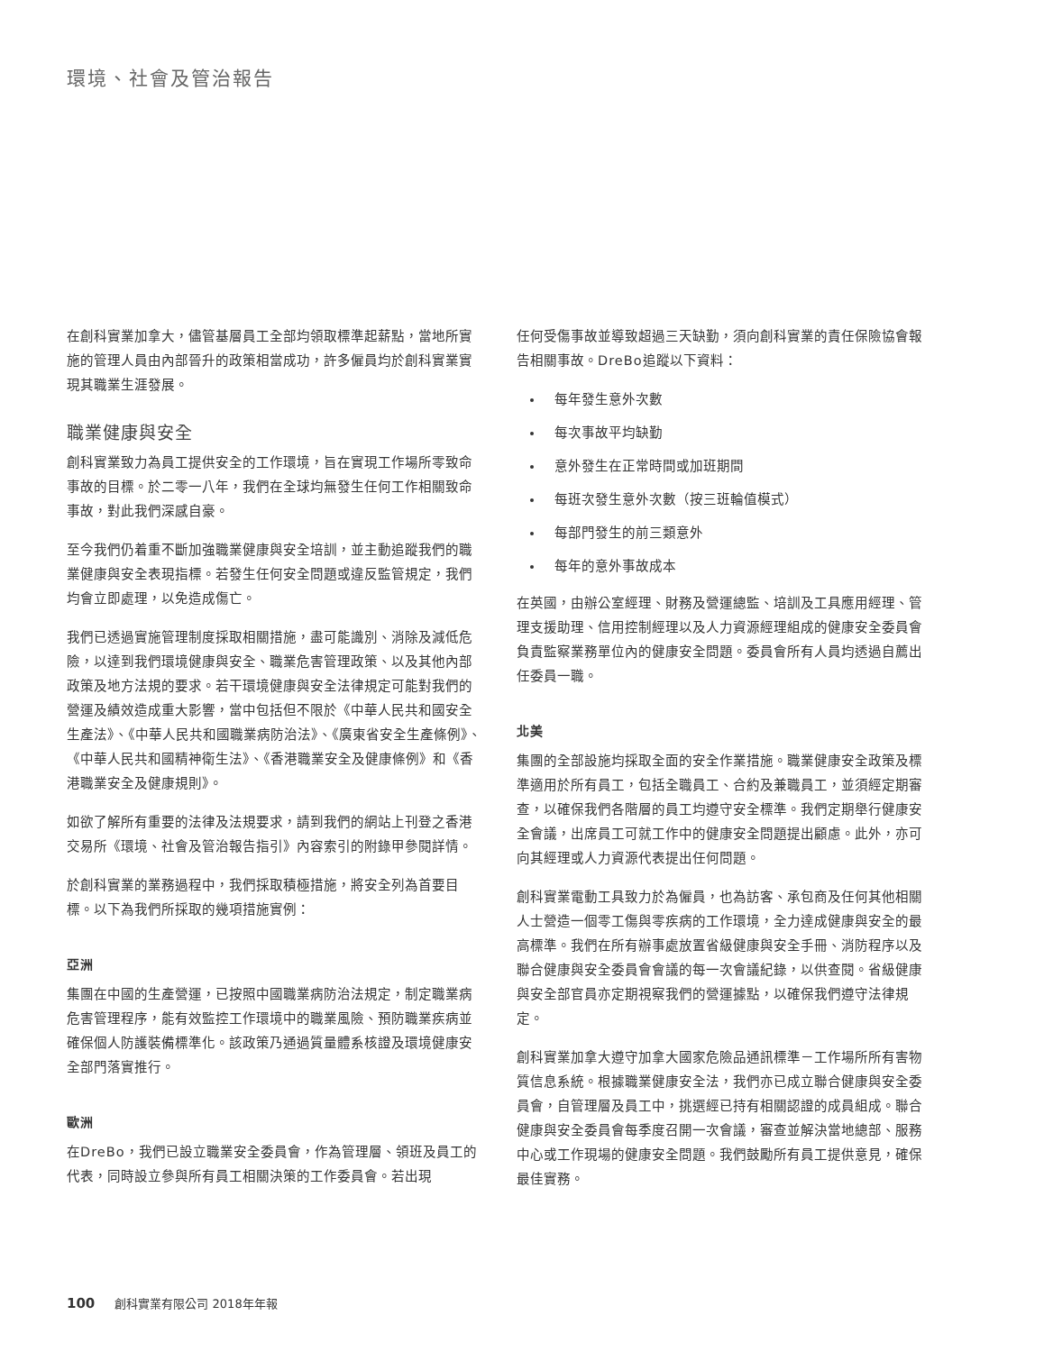環境、社會及管治報告
在創科實業加拿大，儘管基層員工全部均領取標準起薪點，當地所實施的管理人員由內部晉升的政策相當成功，許多僱員均於創科實業實現其職業生涯發展。
職業健康與安全
創科實業致力為員工提供安全的工作環境，旨在實現工作場所零致命事故的目標。於二零一八年，我們在全球均無發生任何工作相關致命事故，對此我們深感自豪。
至今我們仍着重不斷加強職業健康與安全培訓，並主動追蹤我們的職業健康與安全表現指標。若發生任何安全問題或違反監管規定，我們均會立即處理，以免造成傷亡。
我們已透過實施管理制度採取相關措施，盡可能識別、消除及減低危險，以達到我們環境健康與安全、職業危害管理政策、以及其他內部政策及地方法規的要求。若干環境健康與安全法律規定可能對我們的營運及績效造成重大影響，當中包括但不限於《中華人民共和國安全生產法》、《中華人民共和國職業病防治法》、《廣東省安全生產條例》、《中華人民共和國精神衛生法》、《香港職業安全及健康條例》和《香港職業安全及健康規則》。
如欲了解所有重要的法律及法規要求，請到我們的網站上刊登之香港交易所《環境、社會及管治報告指引》內容索引的附錄甲參閱詳情。
於創科實業的業務過程中，我們採取積極措施，將安全列為首要目標。以下為我們所採取的幾項措施實例：
亞洲
集團在中國的生產營運，已按照中國職業病防治法規定，制定職業病危害管理程序，能有效監控工作環境中的職業風險、預防職業疾病並確保個人防護裝備標準化。該政策乃通過質量體系核證及環境健康安全部門落實推行。
歐洲
在DreBo，我們已設立職業安全委員會，作為管理層、領班及員工的代表，同時設立參與所有員工相關決策的工作委員會。若出現
任何受傷事故並導致超過三天缺勤，須向創科實業的責任保險協會報告相關事故。DreBo追蹤以下資料：
每年發生意外次數
每次事故平均缺勤
意外發生在正常時間或加班期間
每班次發生意外次數（按三班輪值模式）
每部門發生的前三類意外
每年的意外事故成本
在英國，由辦公室經理、財務及營運總監、培訓及工具應用經理、管理支援助理、信用控制經理以及人力資源經理組成的健康安全委員會負責監察業務單位內的健康安全問題。委員會所有人員均透過自薦出任委員一職。
北美
集團的全部設施均採取全面的安全作業措施。職業健康安全政策及標準適用於所有員工，包括全職員工、合約及兼職員工，並須經定期審查，以確保我們各階層的員工均遵守安全標準。我們定期舉行健康安全會議，出席員工可就工作中的健康安全問題提出顧慮。此外，亦可向其經理或人力資源代表提出任何問題。
創科實業電動工具致力於為僱員，也為訪客、承包商及任何其他相關人士營造一個零工傷與零疾病的工作環境，全力達成健康與安全的最高標準。我們在所有辦事處放置省級健康與安全手冊、消防程序以及聯合健康與安全委員會會議的每一次會議紀錄，以供查閱。省級健康與安全部官員亦定期視察我們的營運據點，以確保我們遵守法律規定。
創科實業加拿大遵守加拿大國家危險品通訊標準－工作場所所有害物質信息系統。根據職業健康安全法，我們亦已成立聯合健康與安全委員會，自管理層及員工中，挑選經已持有相關認證的成員組成。聯合健康與安全委員會每季度召開一次會議，審查並解決當地總部、服務中心或工作現場的健康安全問題。我們鼓勵所有員工提供意見，確保最佳實務。
100 創科實業有限公司 2018年年報